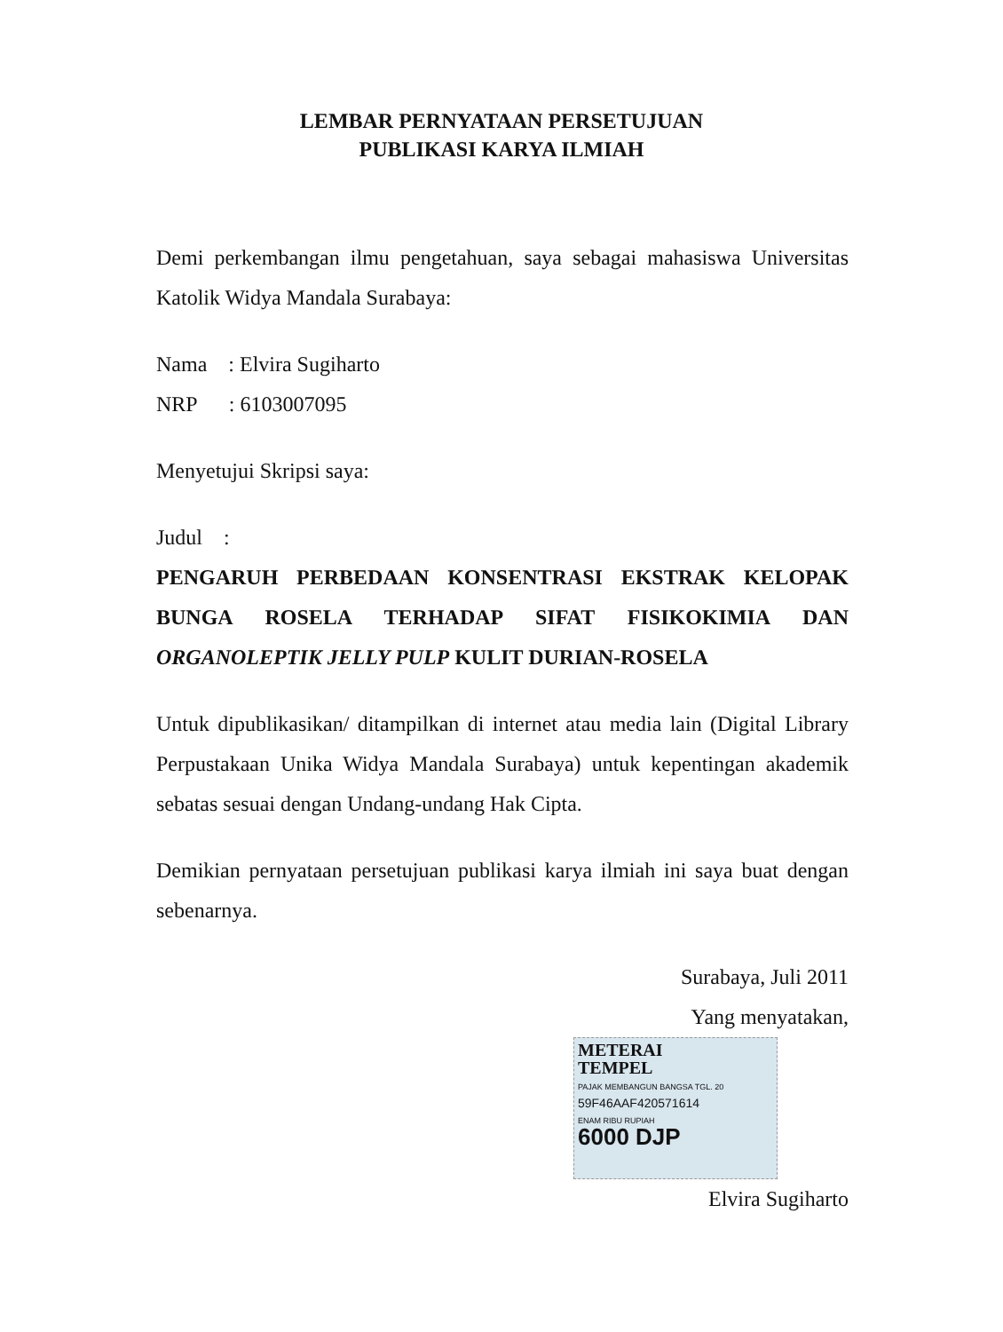LEMBAR PERNYATAAN PERSETUJUAN
PUBLIKASI KARYA ILMIAH
Demi perkembangan ilmu pengetahuan, saya sebagai mahasiswa Universitas Katolik Widya Mandala Surabaya:
Nama : Elvira Sugiharto
NRP : 6103007095
Menyetujui Skripsi saya:
Judul :
PENGARUH PERBEDAAN KONSENTRASI EKSTRAK KELOPAK BUNGA ROSELA TERHADAP SIFAT FISIKOKIMIA DAN ORGANOLEPTIK JELLY PULP KULIT DURIAN-ROSELA
Untuk dipublikasikan/ ditampilkan di internet atau media lain (Digital Library Perpustakaan Unika Widya Mandala Surabaya) untuk kepentingan akademik sebatas sesuai dengan Undang-undang Hak Cipta.
Demikian pernyataan persetujuan publikasi karya ilmiah ini saya buat dengan sebenarnya.
Surabaya, Juli 2011
Yang menyatakan,
METERAI
TEMPEL
PAJAK MEMBANGUN BANGSA TGL. 20
59F46AAF420571614
ENAM RIBU RUPIAH
6000 DJP
Elvira Sugiharto